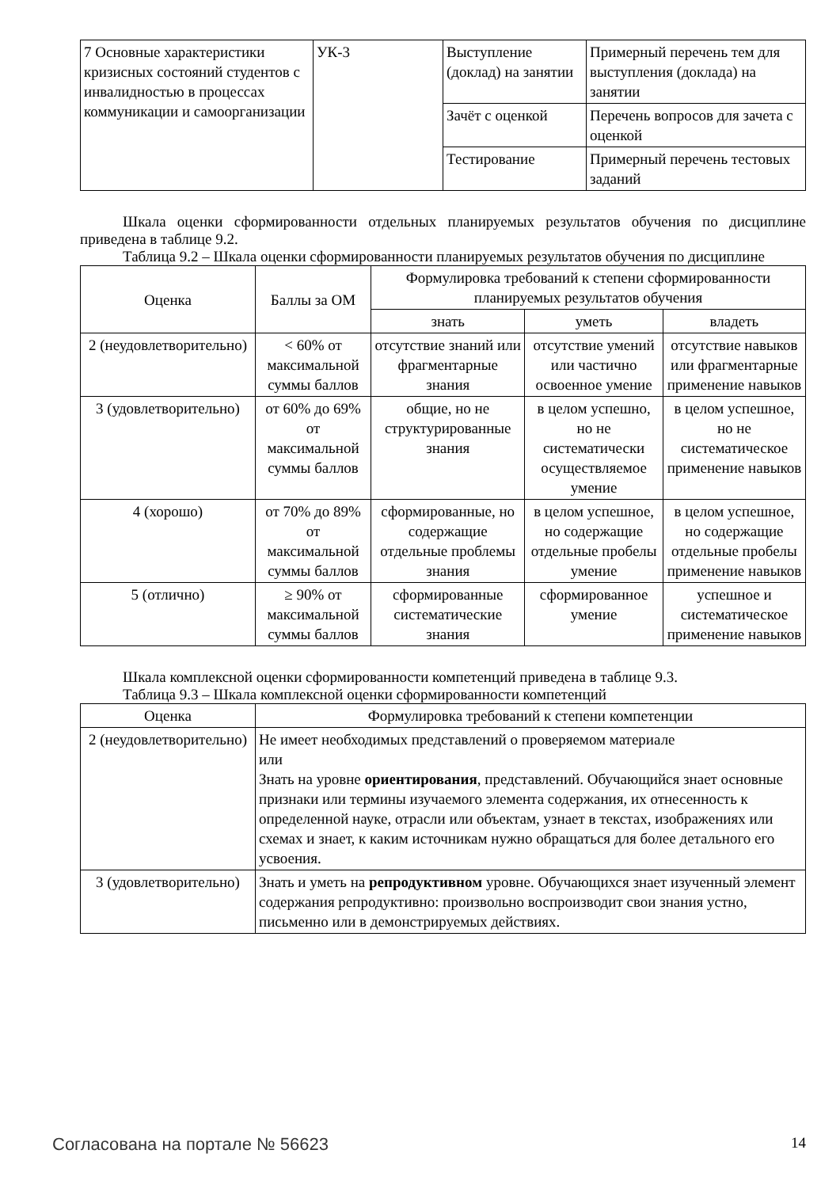| 7 Основные характеристики кризисных состояний студентов с инвалидностью в процессах коммуникации и самоорганизации | УК-3 | Выступление (доклад) на занятии | Примерный перечень тем для выступления (доклада) на занятии |
| | | Зачёт с оценкой | Перечень вопросов для зачета с оценкой |
| | | Тестирование | Примерный перечень тестовых заданий |
Шкала оценки сформированности отдельных планируемых результатов обучения по дисциплине приведена в таблице 9.2.
Таблица 9.2 – Шкала оценки сформированности планируемых результатов обучения по дисциплине
| Оценка | Баллы за ОМ | Формулировка требований к степени сформированности планируемых результатов обучения | | |
| --- | --- | --- | --- | --- |
| | | знать | уметь | владеть |
| 2 (неудовлетворительно) | < 60% от максимальной суммы баллов | отсутствие знаний или фрагментарные знания | отсутствие умений или частично освоенное умение | отсутствие навыков или фрагментарные применение навыков |
| 3 (удовлетворительно) | от 60% до 69% от максимальной суммы баллов | общие, но не структурированные знания | в целом успешно, но не систематически осуществляемое умение | в целом успешное, но не систематическое применение навыков |
| 4 (хорошо) | от 70% до 89% от максимальной суммы баллов | сформированные, но содержащие отдельные проблемы знания | в целом успешное, но содержащие отдельные пробелы умение | в целом успешное, но содержащие отдельные пробелы применение навыков |
| 5 (отлично) | ≥ 90% от максимальной суммы баллов | сформированные систематические знания | сформированное умение | успешное и систематическое применение навыков |
Шкала комплексной оценки сформированности компетенций приведена в таблице 9.3.
Таблица 9.3 – Шкала комплексной оценки сформированности компетенций
| Оценка | Формулировка требований к степени компетенции |
| --- | --- |
| 2 (неудовлетворительно) | Не имеет необходимых представлений о проверяемом материале или Знать на уровне ориентирования , представлений. Обучающийся знает основные признаки или термины изучаемого элемента содержания, их отнесенность к определенной науке, отрасли или объектам, узнает в текстах, изображениях или схемах и знает, к каким источникам нужно обращаться для более детального его усвоения. |
| 3 (удовлетворительно) | Знать и уметь на репродуктивном уровне. Обучающихся знает изученный элемент содержания репродуктивно: произвольно воспроизводит свои знания устно, письменно или в демонстрируемых действиях. |
Согласована на портале № 56623 14